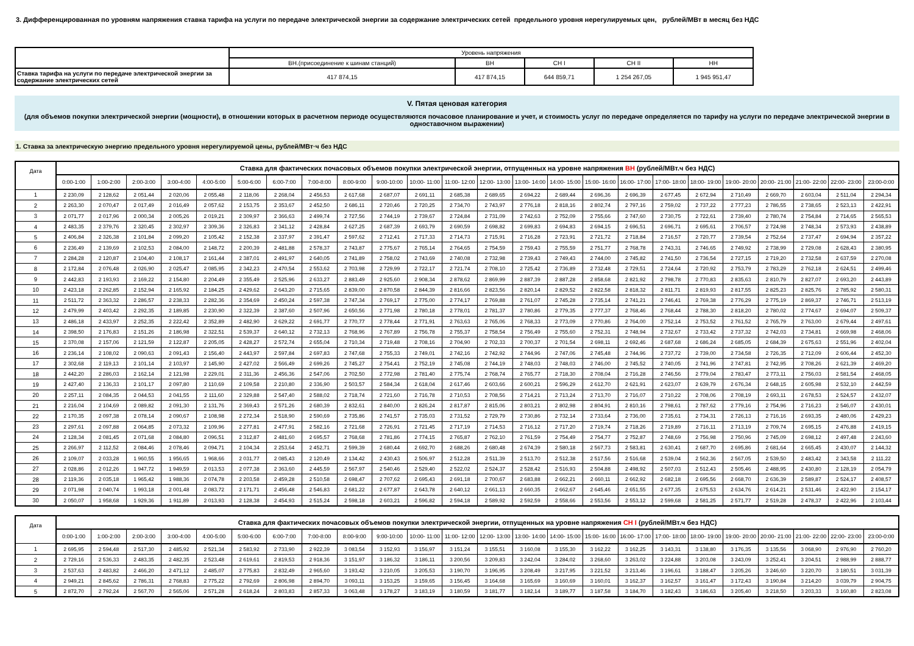3. Дифференцированная по уровням напряжения ставка тарифа на услуги по передаче электрической энергии за содержание электрических сетей предельного уровня нерегулируемых цен, рублей/МВт в месяц без НДС
| | Уровень напряжения | | | | |
| --- | --- | --- | --- | --- | --- |
| | ВН.(присоединение к шинам станций) | ВН | СН I | СН II | НН |
| Ставка тарифа на услуги по передаче электрической энергии за содержание электрических сетей | 417 874,15 | 417 874,15 | 644 859,71 | 1 254 267,05 | 1 945 951,47 |
V. Пятая ценовая категория
(для объемов покупки электрической энергии (мощности), в отношении которых в расчетном периоде осуществляются почасовое планирование и учет, и стоимость услуг по передаче определяется по тарифу на услуги по передаче электрической энергии в одноставочном выражении)
1. Ставка за электрическую энергию предельного уровня нерегулируемой цены, рублей/МВт·ч без НДС
| Дата | Ставка для фактических почасовых объемов покупки электрической энергии, отпущенных на уровне напряжения ВН (рублей/МВт.ч без НДС) | | | | | | | | | | | | | | | | | | | | | | | |
| --- | --- | --- | --- | --- | --- | --- | --- | --- | --- | --- | --- | --- | --- | --- | --- | --- | --- | --- | --- | --- | --- | --- | --- | --- |
| | 0:00-1:00 | 1:00-2:00 | 2:00-3:00 | 3:00-4:00 | 4:00-5:00 | 5:00-6:00 | 6:00-7:00 | 7:00-8:00 | 8:00-9:00 | 9:00-10:00 | 10:00- 11:00 | 11:00- 12:00 | 12:00- 13:00 | 13:00- 14:00 | 14:00- 15:00 | 15:00- 16:00 | 16:00- 17:00 | 17:00- 18:00 | 18:00- 19:00 | 19:00- 20:00 | 20:00- 21:00 | 21:00- 22:00 | 22:00- 23:00 | 23:00-0:00 |
| 1 | 2 230,09 | 2 128,62 | 2 051,44 | 2 020,06 | 2 055,48 | 2 118,06 | 2 268,04 | 2 456,53 | 2 617,68 | 2 687,07 | 2 691,11 | 2 685,38 | 2 689,65 | 2 694,22 | 2 689,44 | 2 696,36 | 2 696,39 | 2 677,45 | 2 672,94 | 2 710,49 | 2 669,70 | 2 603,04 | 2 511,04 | 2 294,34 |
| 2 | 2 263,30 | 2 070,47 | 2 017,49 | 2 016,49 | 2 057,62 | 2 153,75 | 2 353,67 | 2 452,50 | 2 686,11 | 2 720,46 | 2 720,25 | 2 734,70 | 2 743,97 | 2 776,18 | 2 818,16 | 2 802,74 | 2 797,16 | 2 759,02 | 2 737,22 | 2 777,23 | 2 786,55 | 2 738,65 | 2 523,13 | 2 422,91 |
| 3 | 2 071,77 | 2 017,96 | 2 000,34 | 2 005,26 | 2 019,21 | 2 309,97 | 2 366,63 | 2 499,74 | 2 727,56 | 2 744,19 | 2 739,67 | 2 724,84 | 2 731,09 | 2 742,63 | 2 752,09 | 2 755,66 | 2 747,60 | 2 730,75 | 2 722,61 | 2 739,40 | 2 780,74 | 2 754,84 | 2 714,65 | 2 565,53 |
| 4 | 2 483,35 | 2 379,76 | 2 320,45 | 2 302,97 | 2 309,36 | 2 326,83 | 2 341,12 | 2 428,84 | 2 627,25 | 2 687,39 | 2 693,79 | 2 690,59 | 2 698,82 | 2 699,83 | 2 694,83 | 2 694,15 | 2 696,51 | 2 696,71 | 2 695,61 | 2 706,57 | 2 724,98 | 2 748,34 | 2 573,93 | 2 438,89 |
| 5 | 2 406,84 | 2 326,38 | 2 101,84 | 2 099,20 | 2 105,42 | 2 152,38 | 2 337,97 | 2 391,47 | 2 597,62 | 2 712,41 | 2 717,33 | 2 714,73 | 2 715,91 | 2 716,28 | 2 723,91 | 2 721,72 | 2 718,84 | 2 716,57 | 2 720,77 | 2 739,54 | 2 752,64 | 2 737,47 | 2 694,94 | 2 357,22 |
| 6 | 2 236,49 | 2 139,69 | 2 102,53 | 2 084,00 | 2 148,72 | 2 200,39 | 2 481,88 | 2 578,37 | 2 743,87 | 2 775,67 | 2 765,14 | 2 764,65 | 2 754,59 | 2 759,43 | 2 755,59 | 2 751,77 | 2 768,78 | 2 743,31 | 2 746,65 | 2 749,92 | 2 738,99 | 2 729,08 | 2 628,43 | 2 380,95 |
| 7 | 2 284,28 | 2 120,87 | 2 104,40 | 2 108,17 | 2 161,44 | 2 387,01 | 2 491,97 | 2 640,05 | 2 741,89 | 2 758,02 | 2 743,69 | 2 740,08 | 2 732,98 | 2 739,43 | 2 749,43 | 2 744,00 | 2 745,82 | 2 741,50 | 2 736,54 | 2 727,15 | 2 719,20 | 2 732,58 | 2 637,59 | 2 270,08 |
| 8 | 2 172,84 | 2 076,48 | 2 026,90 | 2 025,47 | 2 085,95 | 2 342,23 | 2 470,54 | 2 553,62 | 2 703,98 | 2 729,99 | 2 722,17 | 2 721,74 | 2 708,10 | 2 725,42 | 2 736,89 | 2 732,48 | 2 729,51 | 2 724,64 | 2 720,92 | 2 753,79 | 2 783,29 | 2 762,18 | 2 624,51 | 2 499,46 |
| 9 | 2 442,83 | 2 193,93 | 2 169,22 | 2 154,80 | 2 204,49 | 2 355,49 | 2 525,96 | 2 633,27 | 2 883,49 | 2 925,60 | 2 908,34 | 2 878,62 | 2 869,99 | 2 887,39 | 2 887,28 | 2 858,68 | 2 821,92 | 2 798,78 | 2 770,83 | 2 835,63 | 2 810,79 | 2 827,07 | 2 693,20 | 2 443,89 |
| 10 | 2 423,18 | 2 262,85 | 2 152,94 | 2 165,92 | 2 184,25 | 2 429,62 | 2 643,20 | 2 715,65 | 2 839,00 | 2 870,58 | 2 844,39 | 2 816,66 | 2 823,56 | 2 820,14 | 2 829,52 | 2 822,58 | 2 818,32 | 2 811,71 | 2 819,93 | 2 817,55 | 2 825,23 | 2 825,76 | 2 785,92 | 2 580,31 |
| 11 | 2 511,72 | 2 363,32 | 2 286,57 | 2 238,33 | 2 282,36 | 2 354,69 | 2 450,24 | 2 597,38 | 2 747,34 | 2 769,17 | 2 775,00 | 2 774,17 | 2 769,88 | 2 761,07 | 2 745,28 | 2 735,14 | 2 741,21 | 2 746,41 | 2 769,38 | 2 776,29 | 2 775,19 | 2 869,37 | 2 746,71 | 2 513,19 |
| 12 | 2 479,99 | 2 403,42 | 2 292,35 | 2 189,85 | 2 230,90 | 2 322,39 | 2 387,60 | 2 507,96 | 2 650,56 | 2 771,98 | 2 780,18 | 2 778,01 | 2 781,37 | 2 780,86 | 2 779,35 | 2 777,37 | 2 768,46 | 2 768,44 | 2 788,30 | 2 818,20 | 2 780,02 | 2 774,67 | 2 694,07 | 2 509,37 |
| 13 | 2 486,18 | 2 433,97 | 2 252,35 | 2 222,42 | 2 352,89 | 2 482,90 | 2 629,22 | 2 691,77 | 2 770,77 | 2 778,44 | 2 771,91 | 2 763,63 | 2 765,06 | 2 768,33 | 2 773,09 | 2 770,86 | 2 764,00 | 2 752,14 | 2 753,52 | 2 761,52 | 2 765,79 | 2 763,00 | 2 679,44 | 2 497,61 |
| 14 | 2 398,50 | 2 176,83 | 2 151,26 | 2 186,98 | 2 322,51 | 2 539,37 | 2 640,12 | 2 732,13 | 2 768,96 | 2 767,89 | 2 756,78 | 2 755,37 | 2 758,54 | 2 756,49 | 2 755,60 | 2 752,31 | 2 748,94 | 2 732,67 | 2 733,42 | 2 737,32 | 2 742,03 | 2 734,81 | 2 669,98 | 2 468,06 |
| 15 | 2 370,08 | 2 157,06 | 2 121,59 | 2 122,87 | 2 205,05 | 2 428,27 | 2 572,74 | 2 655,04 | 2 710,34 | 2 719,48 | 2 708,16 | 2 704,90 | 2 702,33 | 2 700,37 | 2 701,54 | 2 698,11 | 2 692,46 | 2 687,68 | 2 686,24 | 2 685,05 | 2 684,39 | 2 675,63 | 2 551,96 | 2 402,04 |
| 16 | 2 236,14 | 2 108,02 | 2 090,63 | 2 091,43 | 2 156,40 | 2 443,97 | 2 597,84 | 2 697,83 | 2 747,68 | 2 755,33 | 2 749,01 | 2 742,16 | 2 742,92 | 2 744,96 | 2 747,06 | 2 745,48 | 2 744,96 | 2 737,72 | 2 739,00 | 2 734,58 | 2 726,35 | 2 712,09 | 2 606,44 | 2 452,30 |
| 17 | 2 302,68 | 2 119,13 | 2 101,14 | 2 103,97 | 2 145,90 | 2 427,02 | 2 566,49 | 2 699,26 | 2 745,27 | 2 754,41 | 2 752,19 | 2 745,08 | 2 744,19 | 2 748,03 | 2 748,03 | 2 746,00 | 2 745,52 | 2 740,05 | 2 741,96 | 2 747,81 | 2 742,95 | 2 708,26 | 2 621,39 | 2 469,20 |
| 18 | 2 442,20 | 2 286,03 | 2 162,14 | 2 121,98 | 2 229,01 | 2 311,36 | 2 456,36 | 2 547,06 | 2 702,50 | 2 772,98 | 2 781,40 | 2 775,74 | 2 768,74 | 2 765,77 | 2 718,30 | 2 708,04 | 2 716,28 | 2 746,56 | 2 779,04 | 2 783,47 | 2 773,11 | 2 756,03 | 2 581,54 | 2 468,05 |
| 19 | 2 427,40 | 2 136,33 | 2 101,17 | 2 097,80 | 2 110,69 | 2 109,58 | 2 210,80 | 2 336,90 | 2 503,57 | 2 584,34 | 2 618,04 | 2 617,46 | 2 603,66 | 2 600,21 | 2 596,29 | 2 612,70 | 2 621,91 | 2 623,07 | 2 639,79 | 2 676,34 | 2 648,15 | 2 605,98 | 2 532,10 | 2 442,59 |
| 20 | 2 257,11 | 2 084,35 | 2 044,53 | 2 041,55 | 2 111,60 | 2 329,88 | 2 547,40 | 2 588,02 | 2 718,74 | 2 721,60 | 2 716,78 | 2 710,53 | 2 708,56 | 2 714,21 | 2 713,24 | 2 713,70 | 2 716,07 | 2 710,22 | 2 708,06 | 2 708,19 | 2 693,11 | 2 678,53 | 2 524,57 | 2 432,07 |
| 21 | 2 216,04 | 2 104,69 | 2 089,82 | 2 091,30 | 2 131,76 | 2 369,43 | 2 571,26 | 2 680,39 | 2 832,61 | 2 840,00 | 2 826,24 | 2 817,87 | 2 815,06 | 2 803,21 | 2 802,98 | 2 804,91 | 2 810,16 | 2 798,61 | 2 787,62 | 2 779,16 | 2 754,96 | 2 716,23 | 2 546,07 | 2 430,01 |
| 22 | 2 170,35 | 2 097,38 | 2 078,14 | 2 090,67 | 2 108,98 | 2 272,34 | 2 518,90 | 2 590,69 | 2 735,86 | 2 741,57 | 2 735,03 | 2 731,52 | 2 729,79 | 2 730,86 | 2 732,14 | 2 733,64 | 2 736,00 | 2 735,61 | 2 734,31 | 2 726,13 | 2 716,16 | 2 693,35 | 2 480,06 | 2 429,23 |
| 23 | 2 297,61 | 2 097,88 | 2 064,85 | 2 073,32 | 2 109,96 | 2 277,81 | 2 477,91 | 2 582,16 | 2 721,68 | 2 726,91 | 2 721,45 | 2 717,19 | 2 714,53 | 2 716,12 | 2 717,20 | 2 719,74 | 2 718,26 | 2 719,89 | 2 716,11 | 2 713,19 | 2 709,74 | 2 695,15 | 2 476,88 | 2 419,15 |
| 24 | 2 128,34 | 2 081,45 | 2 071,68 | 2 084,80 | 2 096,51 | 2 312,87 | 2 481,60 | 2 695,57 | 2 768,68 | 2 781,86 | 2 774,15 | 2 765,87 | 2 762,10 | 2 761,59 | 2 754,49 | 2 754,77 | 2 752,87 | 2 748,69 | 2 756,98 | 2 750,96 | 2 745,09 | 2 698,12 | 2 497,48 | 2 243,60 |
| 25 | 2 266,97 | 2 112,52 | 2 084,46 | 2 078,46 | 2 094,71 | 2 104,34 | 2 253,64 | 2 452,71 | 2 599,39 | 2 680,44 | 2 692,70 | 2 688,26 | 2 680,48 | 2 674,39 | 2 580,18 | 2 567,73 | 2 583,81 | 2 630,41 | 2 687,70 | 2 695,86 | 2 681,64 | 2 665,45 | 2 430,07 | 2 144,32 |
| 26 | 2 109,07 | 2 033,28 | 1 960,55 | 1 956,65 | 1 968,66 | 2 031,77 | 2 085,43 | 2 120,49 | 2 134,42 | 2 430,43 | 2 506,97 | 2 512,28 | 2 511,39 | 2 513,70 | 2 512,38 | 2 517,56 | 2 516,68 | 2 539,04 | 2 562,36 | 2 567,05 | 2 539,50 | 2 483,42 | 2 343,58 | 2 111,22 |
| 27 | 2 028,86 | 2 012,26 | 1 947,72 | 1 949,59 | 2 013,53 | 2 077,38 | 2 363,60 | 2 445,59 | 2 567,97 | 2 540,46 | 2 529,40 | 2 522,02 | 2 524,37 | 2 528,42 | 2 516,93 | 2 504,88 | 2 498,92 | 2 507,03 | 2 512,43 | 2 505,46 | 2 488,95 | 2 430,80 | 2 128,19 | 2 054,79 |
| 28 | 2 119,36 | 2 035,18 | 1 965,42 | 1 988,36 | 2 074,78 | 2 203,58 | 2 459,28 | 2 510,58 | 2 698,47 | 2 707,62 | 2 695,43 | 2 691,18 | 2 700,67 | 2 683,88 | 2 662,21 | 2 660,11 | 2 662,92 | 2 682,18 | 2 695,56 | 2 668,70 | 2 636,39 | 2 589,87 | 2 524,17 | 2 408,57 |
| 29 | 2 071,98 | 2 040,74 | 1 993,18 | 2 001,48 | 2 083,72 | 2 171,71 | 2 456,48 | 2 546,83 | 2 681,22 | 2 677,87 | 2 643,78 | 2 640,12 | 2 661,13 | 2 660,35 | 2 662,67 | 2 645,46 | 2 651,55 | 2 677,35 | 2 675,53 | 2 634,76 | 2 614,21 | 2 531,46 | 2 422,90 | 2 154,17 |
| 30 | 2 050,07 | 1 958,68 | 1 929,36 | 1 911,89 | 2 013,93 | 2 128,38 | 2 454,93 | 2 515,24 | 2 598,18 | 2 603,21 | 2 596,82 | 2 594,18 | 2 589,92 | 2 592,59 | 2 558,66 | 2 553,56 | 2 553,12 | 2 599,68 | 2 581,25 | 2 571,77 | 2 519,28 | 2 478,37 | 2 422,96 | 2 103,44 |
| Дата | Ставка для фактических почасовых объемов покупки электрической энергии, отпущенных на уровне напряжения СН I (рублей/МВт.ч без НДС) | | | | | | | | | | | | | | | | | | | | | | | |
| --- | --- | --- | --- | --- | --- | --- | --- | --- | --- | --- | --- | --- | --- | --- | --- | --- | --- | --- | --- | --- | --- | --- | --- | --- |
| | 0:00-1:00 | 1:00-2:00 | 2:00-3:00 | 3:00-4:00 | 4:00-5:00 | 5:00-6:00 | 6:00-7:00 | 7:00-8:00 | 8:00-9:00 | 9:00-10:00 | 10:00- 11:00 | 11:00- 12:00 | 12:00- 13:00 | 13:00- 14:00 | 14:00- 15:00 | 15:00- 16:00 | 16:00- 17:00 | 17:00- 18:00 | 18:00- 19:00 | 19:00- 20:00 | 20:00- 21:00 | 21:00- 22:00 | 22:00- 23:00 | 23:00-0:00 |
| 1 | 2 695,95 | 2 594,48 | 2 517,30 | 2 485,92 | 2 521,34 | 2 583,92 | 2 733,90 | 2 922,39 | 3 083,54 | 3 152,93 | 3 156,97 | 3 151,24 | 3 155,51 | 3 160,08 | 3 155,30 | 3 162,22 | 3 162,25 | 3 143,31 | 3 138,80 | 3 176,35 | 3 135,56 | 3 068,90 | 2 976,90 | 2 760,20 |
| 2 | 2 729,16 | 2 536,33 | 2 483,35 | 2 482,35 | 2 523,48 | 2 619,61 | 2 819,53 | 2 918,36 | 3 151,97 | 3 186,32 | 3 186,11 | 3 200,56 | 3 209,83 | 3 242,04 | 3 284,02 | 3 268,60 | 3 263,02 | 3 224,88 | 3 203,08 | 3 243,09 | 3 252,41 | 3 204,51 | 2 988,99 | 2 888,77 |
| 3 | 2 537,63 | 2 483,82 | 2 466,20 | 2 471,12 | 2 485,07 | 2 775,83 | 2 832,49 | 2 965,60 | 3 193,42 | 3 210,05 | 3 205,53 | 3 190,70 | 3 196,95 | 3 208,49 | 3 217,95 | 3 221,52 | 3 213,46 | 3 196,61 | 3 188,47 | 3 205,26 | 3 246,60 | 3 220,70 | 3 180,51 | 3 031,39 |
| 4 | 2 949,21 | 2 845,62 | 2 786,31 | 2 768,83 | 2 775,22 | 2 792,69 | 2 806,98 | 2 894,70 | 3 093,11 | 3 153,25 | 3 159,65 | 3 156,45 | 3 164,68 | 3 165,69 | 3 160,69 | 3 160,01 | 3 162,37 | 3 162,57 | 3 161,47 | 3 172,43 | 3 190,84 | 3 214,20 | 3 039,79 | 2 904,75 |
| 5 | 2 872,70 | 2 792,24 | 2 567,70 | 2 565,06 | 2 571,28 | 2 618,24 | 2 803,83 | 2 857,33 | 3 063,48 | 3 178,27 | 3 183,19 | 3 180,59 | 3 181,77 | 3 182,14 | 3 189,77 | 3 187,58 | 3 184,70 | 3 182,43 | 3 186,63 | 3 205,40 | 3 218,50 | 3 203,33 | 3 160,80 | 2 823,08 |